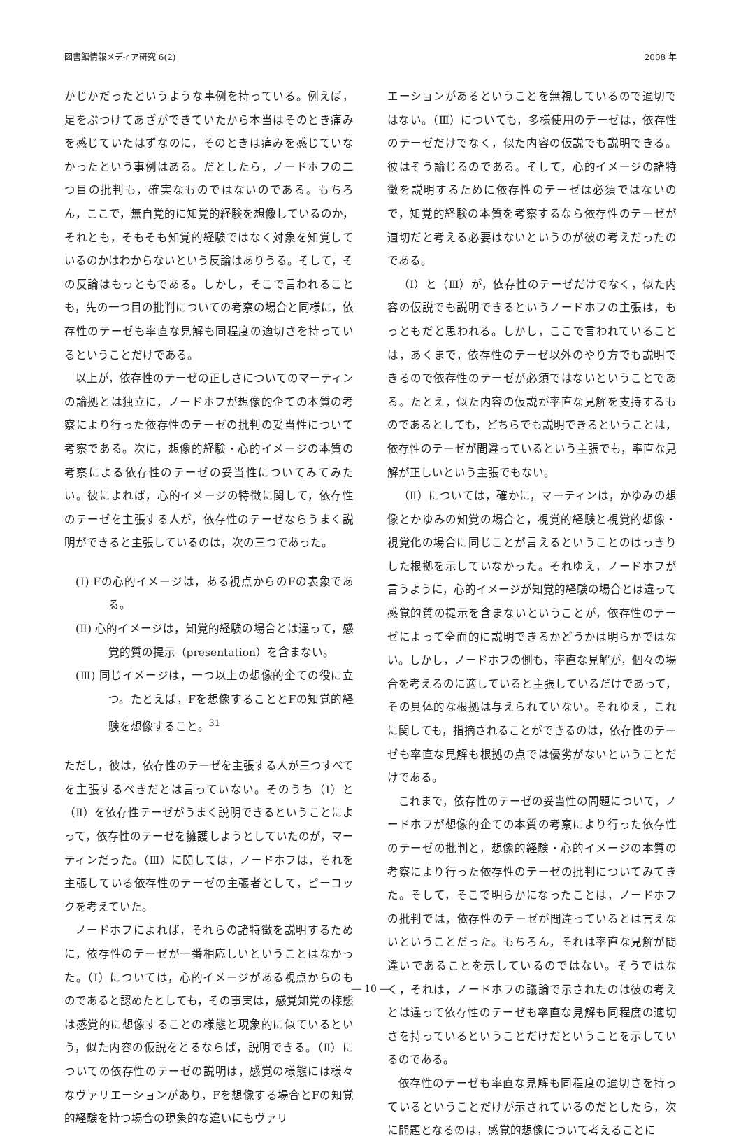図書館情報メディア研究 6(2) 2008 年
かじかだったというような事例を持っている。例えば，足をぶつけてあざができていたから本当はそのとき痛みを感じていたはずなのに，そのときは痛みを感じていなかったという事例はある。だとしたら，ノードホフの二つ目の批判も，確実なものではないのである。もちろん，ここで，無自覚的に知覚的経験を想像しているのか，それとも，そもそも知覚的経験ではなく対象を知覚しているのかはわからないという反論はありうる。そして，その反論はもっともである。しかし，そこで言われることも，先の一つ目の批判についての考察の場合と同様に，依存性のテーゼも率直な見解も同程度の適切さを持っているということだけである。
以上が，依存性のテーゼの正しさについてのマーティンの論拠とは独立に，ノードホフが想像的企ての本質の考察により行った依存性のテーゼの批判の妥当性について考察である。次に，想像的経験・心的イメージの本質の考察による依存性のテーゼの妥当性についてみてみたい。彼によれば，心的イメージの特徴に関して，依存性のテーゼを主張する人が，依存性のテーゼならうまく説明ができると主張しているのは，次の三つであった。
(Ⅰ) Fの心的イメージは，ある視点からのFの表象である。
(Ⅱ) 心的イメージは，知覚的経験の場合とは違って，感覚的質の提示（presentation）を含まない。
(Ⅲ) 同じイメージは，一つ以上の想像的企ての役に立つ。たとえば，Fを想像することとFの知覚的経験を想像すること。<sup>31</sup>
ただし，彼は，依存性のテーゼを主張する人が三つすべてを主張するべきだとは言っていない。そのうち（Ⅰ）と（Ⅱ）を依存性テーゼがうまく説明できるということによって，依存性のテーゼを擁護しようとしていたのが，マーティンだった。（Ⅲ）に関しては，ノードホフは，それを主張している依存性のテーゼの主張者として，ピーコックを考えていた。
ノードホフによれば，それらの諸特徴を説明するために，依存性のテーゼが一番相応しいということはなかった。（Ⅰ）については，心的イメージがある視点からのものであると認めたとしても，その事実は，感覚知覚の様態は感覚的に想像することの様態と現象的に似ているという，似た内容の仮説をとるならば，説明できる。（Ⅱ）についての依存性のテーゼの説明は，感覚の様態には様々なヴァリエーションがあり，Fを想像する場合とFの知覚的経験を持つ場合の現象的な違いにもヴァリ
エーションがあるということを無視しているので適切ではない。（Ⅲ）についても，多様使用のテーゼは，依存性のテーゼだけでなく，似た内容の仮説でも説明できる。彼はそう論じるのである。そして，心的イメージの諸特徴を説明するために依存性のテーゼは必須ではないので，知覚的経験の本質を考察するなら依存性のテーゼが適切だと考える必要はないというのが彼の考えだったのである。
（Ⅰ）と（Ⅲ）が，依存性のテーゼだけでなく，似た内容の仮説でも説明できるというノードホフの主張は，もっともだと思われる。しかし，ここで言われていることは，あくまで，依存性のテーゼ以外のやり方でも説明できるので依存性のテーゼが必須ではないということである。たとえ，似た内容の仮説が率直な見解を支持するものであるとしても，どちらでも説明できるということは，依存性のテーゼが間違っているという主張でも，率直な見解が正しいという主張でもない。
（Ⅱ）については，確かに，マーティンは，かゆみの想像とかゆみの知覚の場合と，視覚的経験と視覚的想像・視覚化の場合に同じことが言えるということのはっきりした根拠を示していなかった。それゆえ，ノードホフが言うように，心的イメージが知覚的経験の場合とは違って感覚的質の提示を含まないということが，依存性のテーゼによって全面的に説明できるかどうかは明らかではない。しかし，ノードホフの側も，率直な見解が，個々の場合を考えるのに適していると主張しているだけであって，その具体的な根拠は与えられていない。それゆえ，これに関しても，指摘されることができるのは，依存性のテーゼも率直な見解も根拠の点では優劣がないということだけである。
これまで，依存性のテーゼの妥当性の問題について，ノードホフが想像的企ての本質の考察により行った依存性のテーゼの批判と，想像的経験・心的イメージの本質の考察により行った依存性のテーゼの批判についてみてきた。そして，そこで明らかになったことは，ノードホフの批判では，依存性のテーゼが間違っているとは言えないということだった。もちろん，それは率直な見解が間違いであることを示しているのではない。そうではなく，それは，ノードホフの議論で示されたのは彼の考えとは違って依存性のテーゼも率直な見解も同程度の適切さを持っているということだけだということを示しているのである。
依存性のテーゼも率直な見解も同程度の適切さを持っているということだけが示されているのだとしたら，次に問題となるのは，感覚的想像について考えることに
― 10 ―